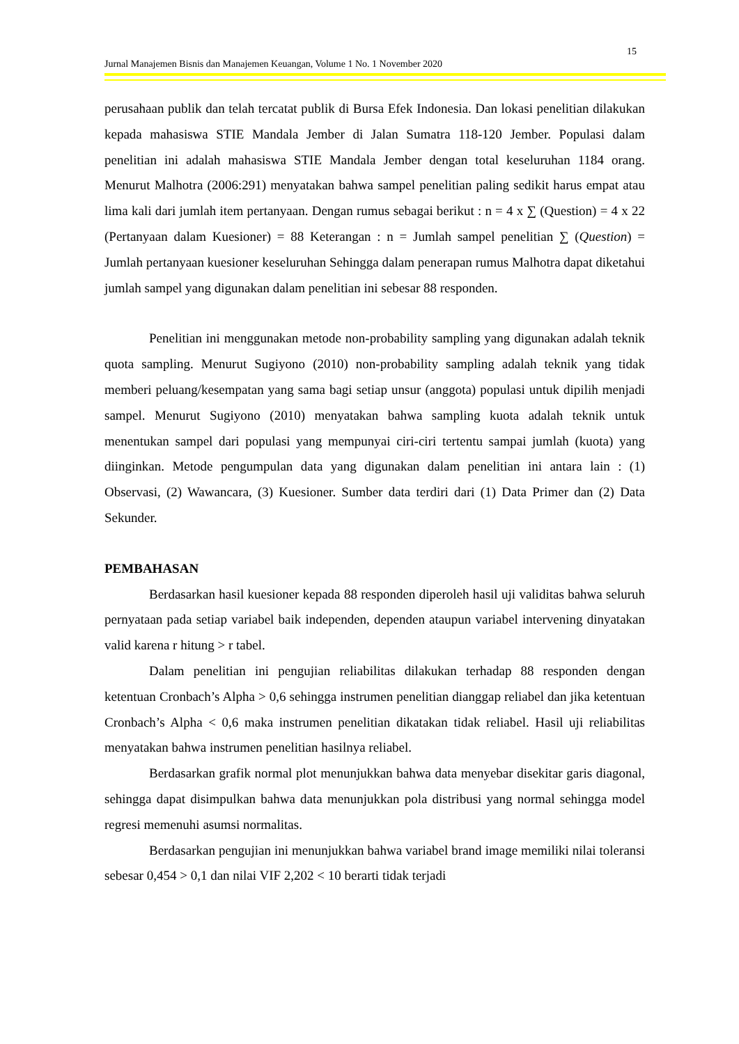15
Jurnal Manajemen Bisnis dan Manajemen Keuangan, Volume 1 No. 1 November 2020
perusahaan publik dan telah tercatat publik di Bursa Efek Indonesia. Dan lokasi penelitian dilakukan kepada mahasiswa STIE Mandala Jember di Jalan Sumatra 118-120 Jember. Populasi dalam penelitian ini adalah mahasiswa STIE Mandala Jember dengan total keseluruhan 1184 orang. Menurut Malhotra (2006:291) menyatakan bahwa sampel penelitian paling sedikit harus empat atau lima kali dari jumlah item pertanyaan. Dengan rumus sebagai berikut : n = 4 x ∑ (Question) = 4 x 22 (Pertanyaan dalam Kuesioner) = 88 Keterangan : n = Jumlah sampel penelitian ∑ (Question) = Jumlah pertanyaan kuesioner keseluruhan Sehingga dalam penerapan rumus Malhotra dapat diketahui jumlah sampel yang digunakan dalam penelitian ini sebesar 88 responden.
Penelitian ini menggunakan metode non-probability sampling yang digunakan adalah teknik quota sampling. Menurut Sugiyono (2010) non-probability sampling adalah teknik yang tidak memberi peluang/kesempatan yang sama bagi setiap unsur (anggota) populasi untuk dipilih menjadi sampel. Menurut Sugiyono (2010) menyatakan bahwa sampling kuota adalah teknik untuk menentukan sampel dari populasi yang mempunyai ciri-ciri tertentu sampai jumlah (kuota) yang diinginkan. Metode pengumpulan data yang digunakan dalam penelitian ini antara lain : (1) Observasi, (2) Wawancara, (3) Kuesioner. Sumber data terdiri dari (1) Data Primer dan (2) Data Sekunder.
PEMBAHASAN
Berdasarkan hasil kuesioner kepada 88 responden diperoleh hasil uji validitas bahwa seluruh pernyataan pada setiap variabel baik independen, dependen ataupun variabel intervening dinyatakan valid karena r hitung > r tabel.
Dalam penelitian ini pengujian reliabilitas dilakukan terhadap 88 responden dengan ketentuan Cronbach’s Alpha > 0,6 sehingga instrumen penelitian dianggap reliabel dan jika ketentuan Cronbach’s Alpha < 0,6 maka instrumen penelitian dikatakan tidak reliabel. Hasil uji reliabilitas menyatakan bahwa instrumen penelitian hasilnya reliabel.
Berdasarkan grafik normal plot menunjukkan bahwa data menyebar disekitar garis diagonal, sehingga dapat disimpulkan bahwa data menunjukkan pola distribusi yang normal sehingga model regresi memenuhi asumsi normalitas.
Berdasarkan pengujian ini menunjukkan bahwa variabel brand image memiliki nilai toleransi sebesar 0,454 > 0,1 dan nilai VIF 2,202 < 10 berarti tidak terjadi